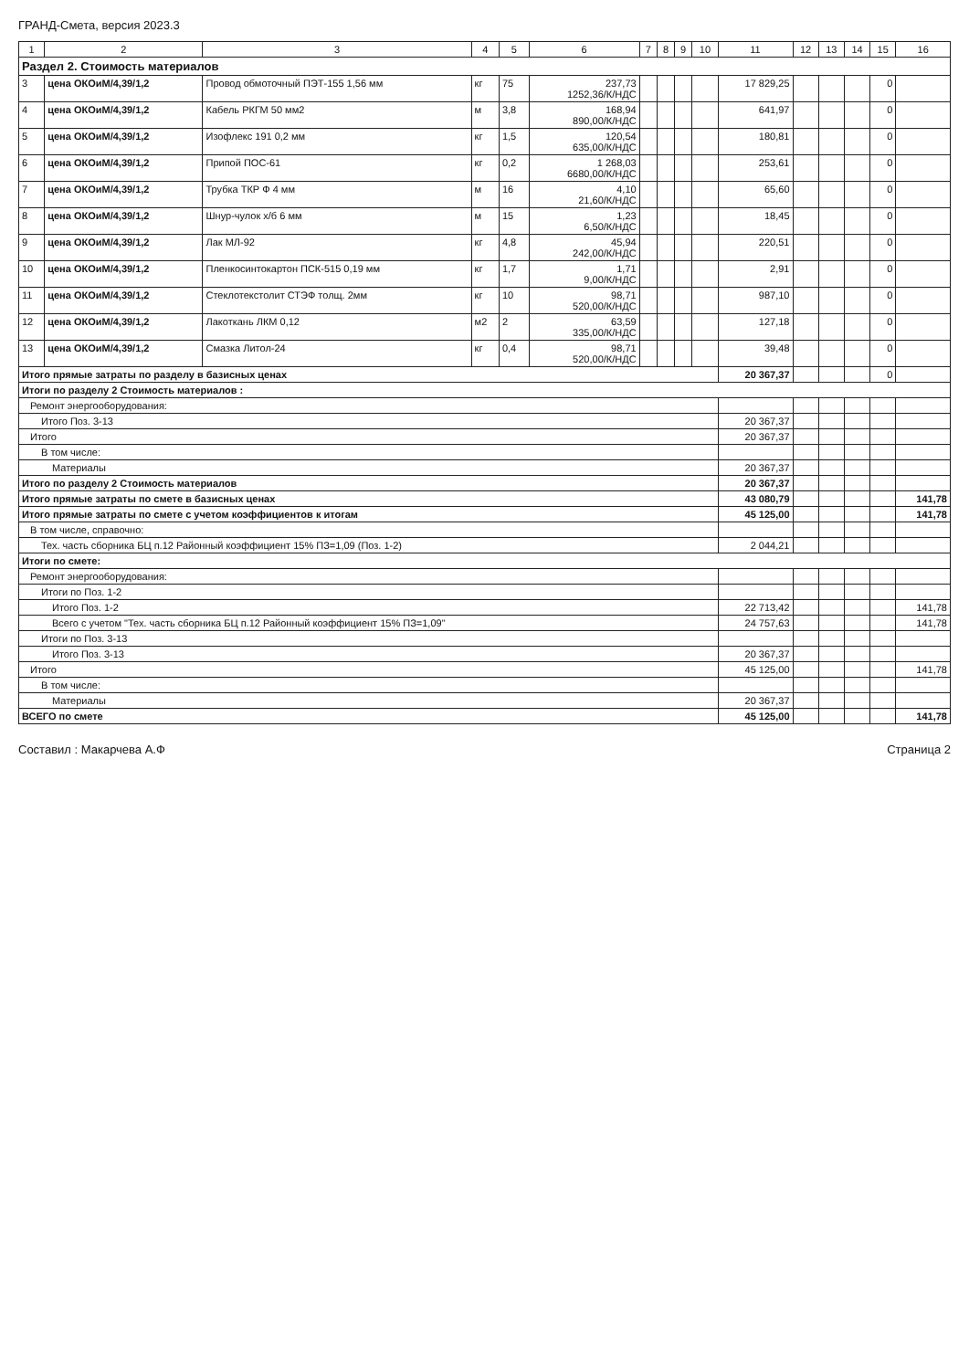ГРАНД-Смета, версия 2023.3
| 1 | 2 | 3 | 4 | 5 | 6 | 7 | 8 | 9 | 10 | 11 | 12 | 13 | 14 | 15 | 16 |
| --- | --- | --- | --- | --- | --- | --- | --- | --- | --- | --- | --- | --- | --- | --- | --- |
| Раздел 2. Стоимость материалов | | | | | | | | | | | | | | | |
| 3 | цена ОКОиМ/4,39/1,2 | Провод обмоточный ПЭТ-155 1,56 мм | кг | 75 | 237,73 1252,36/К/НДС | | | | | 17 829,25 | | | | 0 | |
| 4 | цена ОКОиМ/4,39/1,2 | Кабель РКГМ 50 мм2 | м | 3,8 | 168,94 890,00/К/НДС | | | | | 641,97 | | | | 0 | |
| 5 | цена ОКОиМ/4,39/1,2 | Изофлекс 191 0,2 мм | кг | 1,5 | 120,54 635,00/К/НДС | | | | | 180,81 | | | | 0 | |
| 6 | цена ОКОиМ/4,39/1,2 | Припой ПОС-61 | кг | 0,2 | 1 268,03 6680,00/К/НДС | | | | | 253,61 | | | | 0 | |
| 7 | цена ОКОиМ/4,39/1,2 | Трубка ТКР Ф 4 мм | м | 16 | 4,10 21,60/К/НДС | | | | | 65,60 | | | | 0 | |
| 8 | цена ОКОиМ/4,39/1,2 | Шнур-чулок х/б 6 мм | м | 15 | 1,23 6,50/К/НДС | | | | | 18,45 | | | | 0 | |
| 9 | цена ОКОиМ/4,39/1,2 | Лак МЛ-92 | кг | 4,8 | 45,94 242,00/К/НДС | | | | | 220,51 | | | | 0 | |
| 10 | цена ОКОиМ/4,39/1,2 | Пленкосинтокартон ПСК-515 0,19 мм | кг | 1,7 | 1,71 9,00/К/НДС | | | | | 2,91 | | | | 0 | |
| 11 | цена ОКОиМ/4,39/1,2 | Стеклотекстолит СТЭФ толщ. 2мм | кг | 10 | 98,71 520,00/К/НДС | | | | | 987,10 | | | | 0 | |
| 12 | цена ОКОиМ/4,39/1,2 | Лакоткань ЛКМ 0,12 | м2 | 2 | 63,59 335,00/К/НДС | | | | | 127,18 | | | | 0 | |
| 13 | цена ОКОиМ/4,39/1,2 | Смазка Литол-24 | кг | 0,4 | 98,71 520,00/К/НДС | | | | | 39,48 | | | | 0 | |
| Итого прямые затраты по разделу в базисных ценах | | | | | | | | | | 20 367,37 | | | | 0 | |
| Итоги по разделу 2 Стоимость материалов : | | | | | | | | | | | | | | | |
| Ремонт энергооборудования: | | | | | | | | | | | | | | | |
| Итого Поз. 3-13 | | | | | | | | | | 20 367,37 | | | | | |
| Итого | | | | | | | | | | 20 367,37 | | | | | |
| В том числе: | | | | | | | | | | | | | | | |
| Материалы | | | | | | | | | | 20 367,37 | | | | | |
| Итого по разделу 2 Стоимость материалов | | | | | | | | | | 20 367,37 | | | | | |
| Итого прямые затраты по смете в базисных ценах | | | | | | | | | | 43 080,79 | | | | | 141,78 |
| Итого прямые затраты по смете с учетом коэффициентов к итогам | | | | | | | | | | 45 125,00 | | | | | 141,78 |
| В том числе, справочно: | | | | | | | | | | | | | | | |
| Тех. часть сборника БЦ п.12 Районный коэффициент 15% ПЗ=1,09 (Поз. 1-2) | | | | | | | | | | 2 044,21 | | | | | |
| Итоги по смете: | | | | | | | | | | | | | | | |
| Ремонт энергооборудования: | | | | | | | | | | | | | | | |
| Итоги по Поз. 1-2 | | | | | | | | | | | | | | | |
| Итого Поз. 1-2 | | | | | | | | | | 22 713,42 | | | | | 141,78 |
| Всего с учетом "Тех. часть сборника БЦ п.12 Районный коэффициент 15% ПЗ=1,09" | | | | | | | | | | 24 757,63 | | | | | 141,78 |
| Итоги по Поз. 3-13 | | | | | | | | | | | | | | | |
| Итого Поз. 3-13 | | | | | | | | | | 20 367,37 | | | | | |
| Итого | | | | | | | | | | 45 125,00 | | | | | 141,78 |
| В том числе: | | | | | | | | | | | | | | | |
| Материалы | | | | | | | | | | 20 367,37 | | | | | |
| ВСЕГО по смете | | | | | | | | | | 45 125,00 | | | | | 141,78 |
Составил : Макарчева А.Ф Страница 2